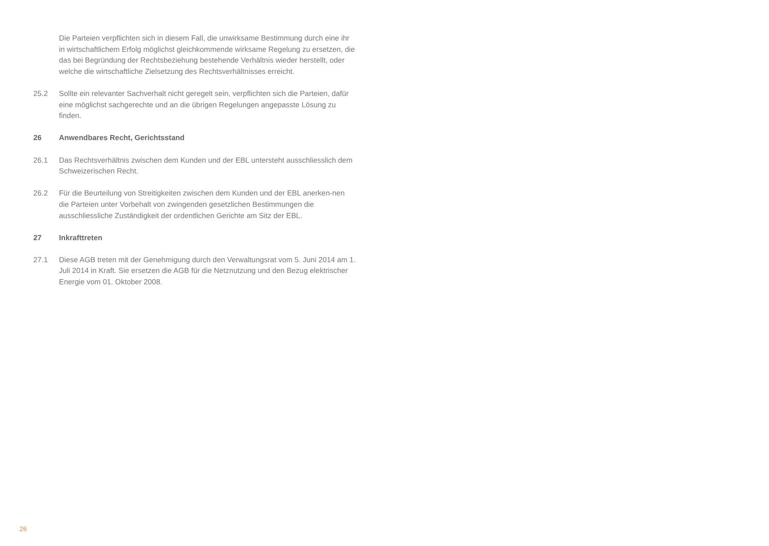Die Parteien verpflichten sich in diesem Fall, die unwirksame Bestimmung durch eine ihr in wirtschaftlichem Erfolg möglichst gleichkommende wirksame Regelung zu ersetzen, die das bei Begründung der Rechtsbeziehung bestehende Verhältnis wieder herstellt, oder welche die wirtschaftliche Zielsetzung des Rechtsverhältnisses erreicht.
25.2 Sollte ein relevanter Sachverhalt nicht geregelt sein, verpflichten sich die Parteien, dafür eine möglichst sachgerechte und an die übrigen Regelungen angepasste Lösung zu finden.
26 Anwendbares Recht, Gerichtsstand
26.1 Das Rechtsverhältnis zwischen dem Kunden und der EBL untersteht ausschliesslich dem Schweizerischen Recht.
26.2 Für die Beurteilung von Streitigkeiten zwischen dem Kunden und der EBL anerken-nen die Parteien unter Vorbehalt von zwingenden gesetzlichen Bestimmungen die ausschliessliche Zuständigkeit der ordentlichen Gerichte am Sitz der EBL.
27 Inkrafttreten
27.1 Diese AGB treten mit der Genehmigung durch den Verwaltungsrat vom 5. Juni 2014 am 1. Juli 2014 in Kraft. Sie ersetzen die AGB für die Netznutzung und den Bezug elektrischer Energie vom 01. Oktober 2008.
26